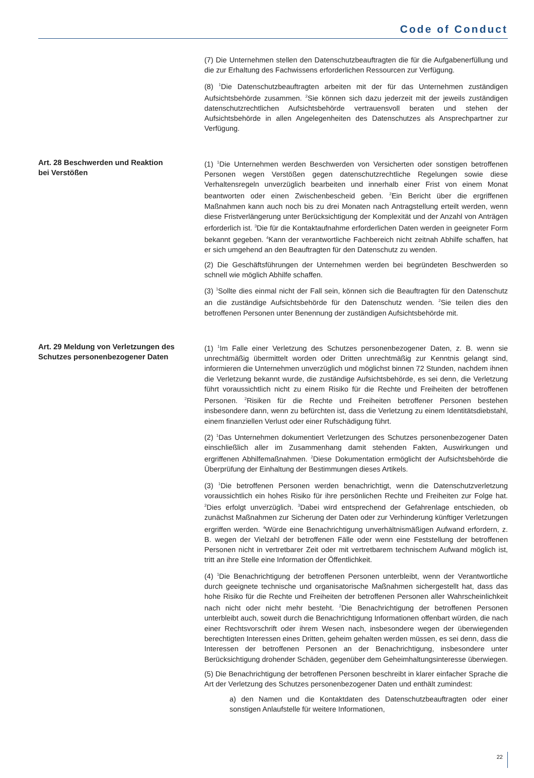Code of Conduct
(7) Die Unternehmen stellen den Datenschutzbeauftragten die für die Aufgabenerfüllung und die zur Erhaltung des Fachwissens erforderlichen Ressourcen zur Verfügung.
(8) <sup>1</sup>Die Datenschutzbeauftragten arbeiten mit der für das Unternehmen zuständigen Aufsichtsbehörde zusammen. <sup>2</sup>Sie können sich dazu jederzeit mit der jeweils zuständigen datenschutzrechtlichen Aufsichtsbehörde vertrauensvoll beraten und stehen der Aufsichtsbehörde in allen Angelegenheiten des Datenschutzes als Ansprechpartner zur Verfügung.
Art. 28 Beschwerden und Reaktion
bei Verstößen
(1) <sup>1</sup>Die Unternehmen werden Beschwerden von Versicherten oder sonstigen betroffenen Personen wegen Verstößen gegen datenschutzrechtliche Regelungen sowie diese Verhaltensregeln unverzüglich bearbeiten und innerhalb einer Frist von einem Monat beantworten oder einen Zwischenbescheid geben. <sup>2</sup>Ein Bericht über die ergriffenen Maßnahmen kann auch noch bis zu drei Monaten nach Antragstellung erteilt werden, wenn diese Fristverlängerung unter Berücksichtigung der Komplexität und der Anzahl von Anträgen erforderlich ist. <sup>3</sup>Die für die Kontaktaufnahme erforderlichen Daten werden in geeigneter Form bekannt gegeben. <sup>4</sup>Kann der verantwortliche Fachbereich nicht zeitnah Abhilfe schaffen, hat er sich umgehend an den Beauftragten für den Datenschutz zu wenden.
(2) Die Geschäftsführungen der Unternehmen werden bei begründeten Beschwerden so schnell wie möglich Abhilfe schaffen.
(3) <sup>1</sup>Sollte dies einmal nicht der Fall sein, können sich die Beauftragten für den Datenschutz an die zuständige Aufsichtsbehörde für den Datenschutz wenden. <sup>2</sup>Sie teilen dies den betroffenen Personen unter Benennung der zuständigen Aufsichtsbehörde mit.
Art. 29 Meldung von Verletzungen des Schutzes personenbezogener Daten
(1) <sup>1</sup>Im Falle einer Verletzung des Schutzes personenbezogener Daten, z. B. wenn sie unrechtmäßig übermittelt worden oder Dritten unrechtmäßig zur Kenntnis gelangt sind, informieren die Unternehmen unverzüglich und möglichst binnen 72 Stunden, nachdem ihnen die Verletzung bekannt wurde, die zuständige Aufsichtsbehörde, es sei denn, die Verletzung führt voraussichtlich nicht zu einem Risiko für die Rechte und Freiheiten der betroffenen Personen. <sup>2</sup>Risiken für die Rechte und Freiheiten betroffener Personen bestehen insbesondere dann, wenn zu befürchten ist, dass die Verletzung zu einem Identitätsdiebstahl, einem finanziellen Verlust oder einer Rufschädigung führt.
(2) <sup>1</sup>Das Unternehmen dokumentiert Verletzungen des Schutzes personenbezogener Daten einschließlich aller im Zusammenhang damit stehenden Fakten, Auswirkungen und ergriffenen Abhilfemaßnahmen. <sup>2</sup>Diese Dokumentation ermöglicht der Aufsichtsbehörde die Überprüfung der Einhaltung der Bestimmungen dieses Artikels.
(3) <sup>1</sup>Die betroffenen Personen werden benachrichtigt, wenn die Datenschutzverletzung voraussichtlich ein hohes Risiko für ihre persönlichen Rechte und Freiheiten zur Folge hat. <sup>2</sup>Dies erfolgt unverzüglich. <sup>3</sup>Dabei wird entsprechend der Gefahrenlage entschieden, ob zunächst Maßnahmen zur Sicherung der Daten oder zur Verhinderung künftiger Verletzungen ergriffen werden. <sup>4</sup>Würde eine Benachrichtigung unverhältnismäßigen Aufwand erfordern, z. B. wegen der Vielzahl der betroffenen Fälle oder wenn eine Feststellung der betroffenen Personen nicht in vertretbarer Zeit oder mit vertretbarem technischem Aufwand möglich ist, tritt an ihre Stelle eine Information der Öffentlichkeit.
(4) <sup>1</sup>Die Benachrichtigung der betroffenen Personen unterbleibt, wenn der Verantwortliche durch geeignete technische und organisatorische Maßnahmen sichergestellt hat, dass das hohe Risiko für die Rechte und Freiheiten der betroffenen Personen aller Wahrscheinlichkeit nach nicht oder nicht mehr besteht. <sup>2</sup>Die Benachrichtigung der betroffenen Personen unterbleibt auch, soweit durch die Benachrichtigung Informationen offenbart würden, die nach einer Rechtsvorschrift oder ihrem Wesen nach, insbesondere wegen der überwiegenden berechtigten Interessen eines Dritten, geheim gehalten werden müssen, es sei denn, dass die Interessen der betroffenen Personen an der Benachrichtigung, insbesondere unter Berücksichtigung drohender Schäden, gegenüber dem Geheimhaltungsinteresse überwiegen.
(5) Die Benachrichtigung der betroffenen Personen beschreibt in klarer einfacher Sprache die Art der Verletzung des Schutzes personenbezogener Daten und enthält zumindest:
a) den Namen und die Kontaktdaten des Datenschutzbeauftragten oder einer sonstigen Anlaufstelle für weitere Informationen,
22